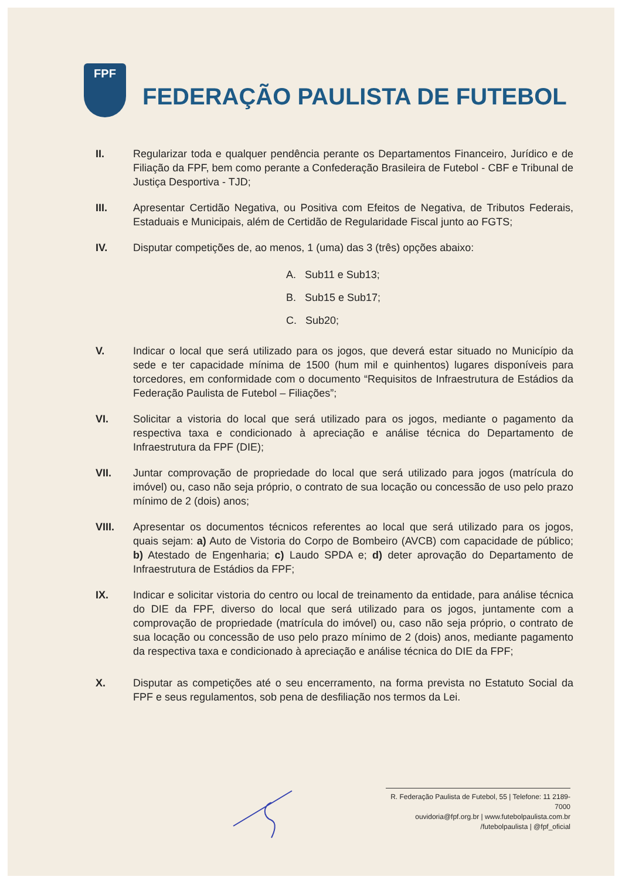FPF
FEDERAÇÃO PAULISTA DE FUTEBOL
II. Regularizar toda e qualquer pendência perante os Departamentos Financeiro, Jurídico e de Filiação da FPF, bem como perante a Confederação Brasileira de Futebol - CBF e Tribunal de Justiça Desportiva - TJD;
III. Apresentar Certidão Negativa, ou Positiva com Efeitos de Negativa, de Tributos Federais, Estaduais e Municipais, além de Certidão de Regularidade Fiscal junto ao FGTS;
IV. Disputar competições de, ao menos, 1 (uma) das 3 (três) opções abaixo:
A. Sub11 e Sub13;
B. Sub15 e Sub17;
C. Sub20;
V. Indicar o local que será utilizado para os jogos, que deverá estar situado no Município da sede e ter capacidade mínima de 1500 (hum mil e quinhentos) lugares disponíveis para torcedores, em conformidade com o documento “Requisitos de Infraestrutura de Estádios da Federação Paulista de Futebol – Filiações”;
VI. Solicitar a vistoria do local que será utilizado para os jogos, mediante o pagamento da respectiva taxa e condicionado à apreciação e análise técnica do Departamento de Infraestrutura da FPF (DIE);
VII. Juntar comprovação de propriedade do local que será utilizado para jogos (matrícula do imóvel) ou, caso não seja próprio, o contrato de sua locação ou concessão de uso pelo prazo mínimo de 2 (dois) anos;
VIII. Apresentar os documentos técnicos referentes ao local que será utilizado para os jogos, quais sejam: a) Auto de Vistoria do Corpo de Bombeiro (AVCB) com capacidade de público; b) Atestado de Engenharia; c) Laudo SPDA e; d) deter aprovação do Departamento de Infraestrutura de Estádios da FPF;
IX. Indicar e solicitar vistoria do centro ou local de treinamento da entidade, para análise técnica do DIE da FPF, diverso do local que será utilizado para os jogos, juntamente com a comprovação de propriedade (matrícula do imóvel) ou, caso não seja próprio, o contrato de sua locação ou concessão de uso pelo prazo mínimo de 2 (dois) anos, mediante pagamento da respectiva taxa e condicionado à apreciação e análise técnica do DIE da FPF;
X. Disputar as competições até o seu encerramento, na forma prevista no Estatuto Social da FPF e seus regulamentos, sob pena de desfiliação nos termos da Lei.
R. Federação Paulista de Futebol, 55 | Telefone: 11 2189-7000
ouvidoria@fpf.org.br | www.futebolpaulista.com.br
/futebolpaulista | @fpf_oficial